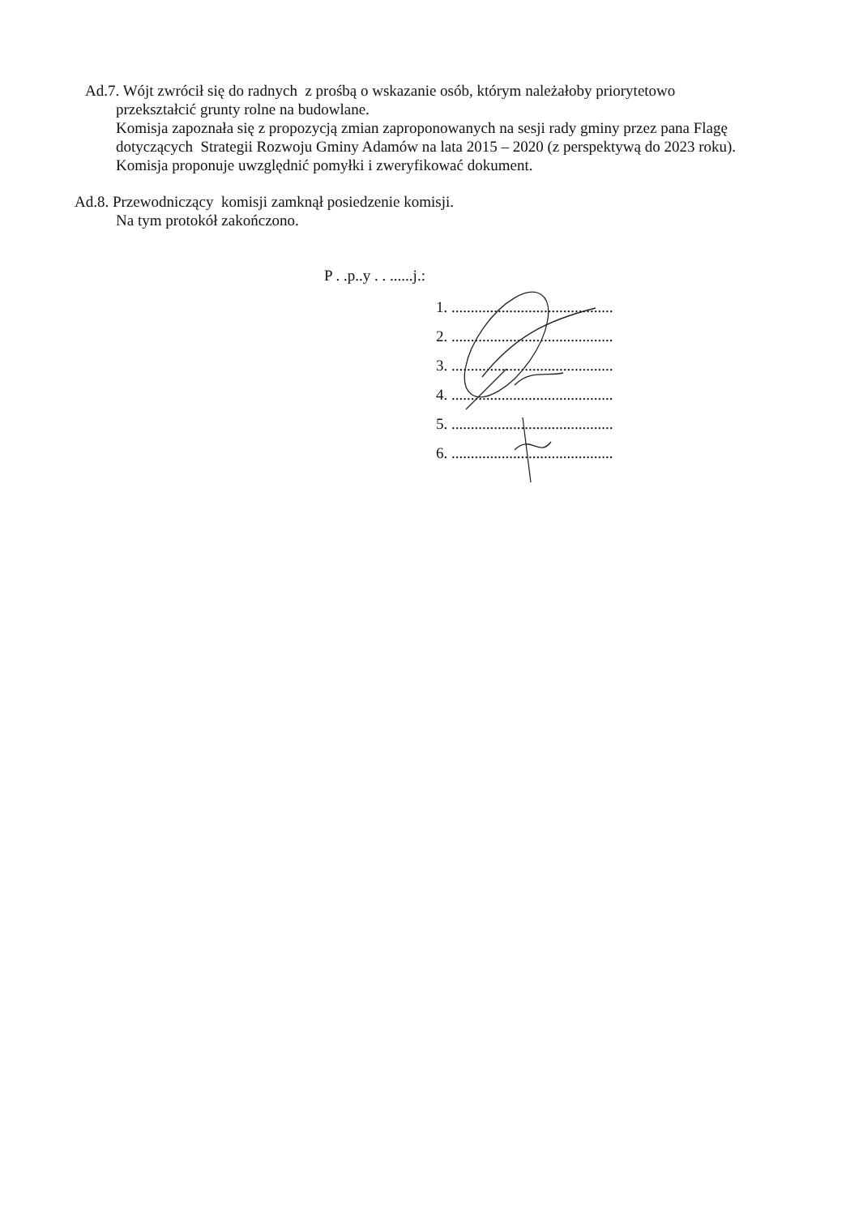Ad.7. Wójt zwrócił się do radnych z prośbą o wskazanie osób, którym należałoby priorytetowo
przekształcić grunty rolne na budowlane.
Komisja zapoznała się z propozycją zmian zaproponowanych na sesji rady gminy przez pana Flagę dotyczących Strategii Rozwoju Gminy Adamów na lata 2015 – 2020 (z perspektywą do 2023 roku). Komisja proponuje uwzględnić pomyłki i zweryfikować dokument.
Ad.8. Przewodniczący komisji zamknął posiedzenie komisji.
Na tym protokół zakończono.
P . .p..y . . ......j.:
1. ..........................................
2. ..........................................
3. ..........................................
4. ..........................................
5. ..........................................
6. ..........................................